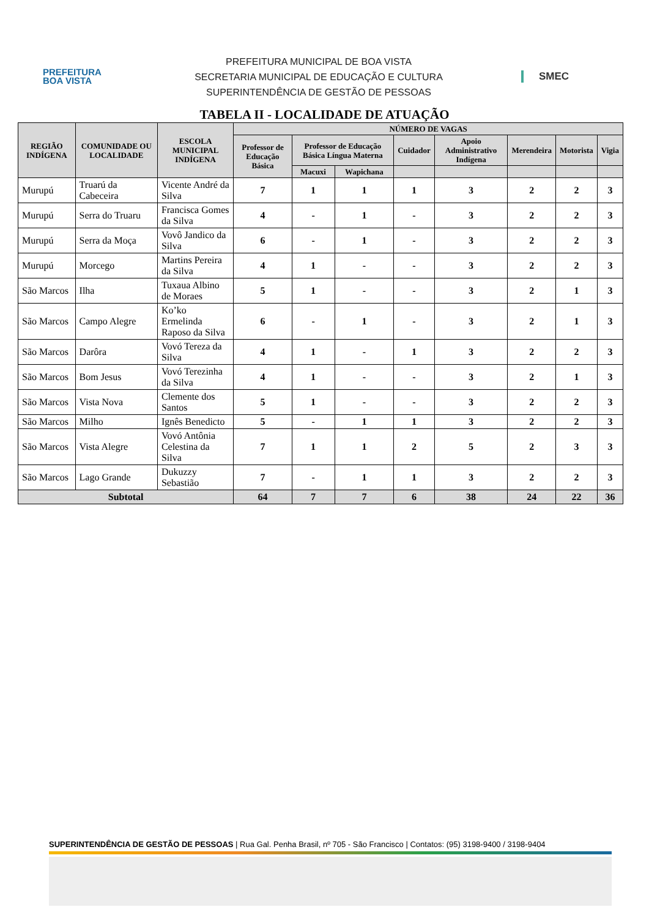PREFEITURA
BOA VISTA
PREFEITURA MUNICIPAL DE BOA VISTA
SECRETARIA MUNICIPAL DE EDUCAÇÃO E CULTURA
SUPERINTENDÊNCIA DE GESTÃO DE PESSOAS
SMEC
TABELA II - LOCALIDADE DE ATUAÇÃO
| REGIÃO INDÍGENA | COMUNIDADE OU LOCALIDADE | ESCOLA MUNICIPAL INDÍGENA | NÚMERO DE VAGAS | | | | | | | |
| --- | --- | --- | --- | --- | --- | --- | --- | --- | --- | --- |
| | | | Professor de Educação Básica | Professor de Educação Básica Língua Materna | | Cuidador | Apoio Administrativo Indígena | Merendeira | Motorista | Vigia |
| | | | | Macuxi | Wapichana | | | | | |
| Murupú | Truarú da Cabeceira | Vicente André da Silva | 7 | 1 | 1 | 1 | 3 | 2 | 2 | 3 |
| Murupú | Serra do Truaru | Francisca Gomes da Silva | 4 | - | 1 | - | 3 | 2 | 2 | 3 |
| Murupú | Serra da Moça | Vovô Jandico da Silva | 6 | - | 1 | - | 3 | 2 | 2 | 3 |
| Murupú | Morcego | Martins Pereira da Silva | 4 | 1 | - | - | 3 | 2 | 2 | 3 |
| São Marcos | Ilha | Tuxaua Albino de Moraes | 5 | 1 | - | - | 3 | 2 | 1 | 3 |
| São Marcos | Campo Alegre | Ko’ko Ermelinda Raposo da Silva | 6 | - | 1 | - | 3 | 2 | 1 | 3 |
| São Marcos | Darôra | Vovó Tereza da Silva | 4 | 1 | - | 1 | 3 | 2 | 2 | 3 |
| São Marcos | Bom Jesus | Vovó Terezinha da Silva | 4 | 1 | - | - | 3 | 2 | 1 | 3 |
| São Marcos | Vista Nova | Clemente dos Santos | 5 | 1 | - | - | 3 | 2 | 2 | 3 |
| São Marcos | Milho | Ignês Benedicto | 5 | - | 1 | 1 | 3 | 2 | 2 | 3 |
| São Marcos | Vista Alegre | Vovó Antônia Celestina da Silva | 7 | 1 | 1 | 2 | 5 | 2 | 3 | 3 |
| São Marcos | Lago Grande | Dukuzzy Sebastião | 7 | - | 1 | 1 | 3 | 2 | 2 | 3 |
| Subtotal | | | 64 | 7 | 7 | 6 | 38 | 24 | 22 | 36 |
SUPERINTENDÊNCIA DE GESTÃO DE PESSOAS | Rua Gal. Penha Brasil, nº 705 - São Francisco | Contatos: (95) 3198-9400 / 3198-9404